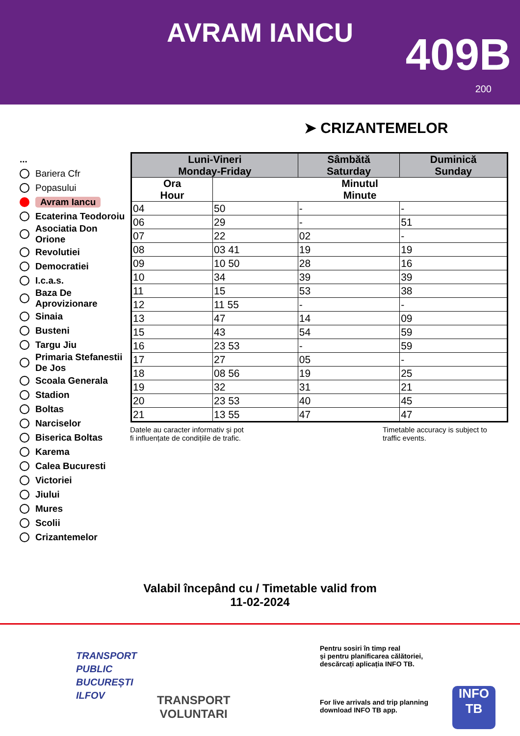AVRAM IANCU 409B
200
➤ CRIZANTEMELOR
...
Bariera Cfr
Popasului
Avram Iancu
Ecaterina Teodoroiu
Asociatia Don Orione
Revolutiei
Democratiei
I.c.a.s.
Baza De Aprovizionare
Sinaia
Busteni
Targu Jiu
Primaria Stefanestii De Jos
Scoala Generala
Stadion
Boltas
Narciselor
Biserica Boltas
Karema
Calea Bucuresti
Victoriei
Jiului
Mures
Scolii
Crizantemelor
| Luni-Vineri Monday-Friday | | Sâmbătă Saturday | Duminică Sunday |
| --- | --- | --- | --- |
| Ora Hour | Minutul Minute | | |
| 04 | 50 | - | - |
| 06 | 29 | - | 51 |
| 07 | 22 | 02 | - |
| 08 | 03 41 | 19 | 19 |
| 09 | 10 50 | 28 | 16 |
| 10 | 34 | 39 | 39 |
| 11 | 15 | 53 | 38 |
| 12 | 11 55 | - | - |
| 13 | 47 | 14 | 09 |
| 15 | 43 | 54 | 59 |
| 16 | 23 53 | - | 59 |
| 17 | 27 | 05 | - |
| 18 | 08 56 | 19 | 25 |
| 19 | 32 | 31 | 21 |
| 20 | 23 53 | 40 | 45 |
| 21 | 13 55 | 47 | 47 |
Datele au caracter informativ și pot
fi influențate de condițiile de trafic.
Timetable accuracy is subject to
traffic events.
Valabil începând cu / Timetable valid from
11-02-2024
TRANSPORT
PUBLIC
BUCUREȘTI
ILFOV
TRANSPORT
VOLUNTARI
Pentru sosiri în timp real
și pentru planificarea călătoriei,
descărcați aplicația INFO TB.
For live arrivals and trip planning
download INFO TB app.
INFO
TB